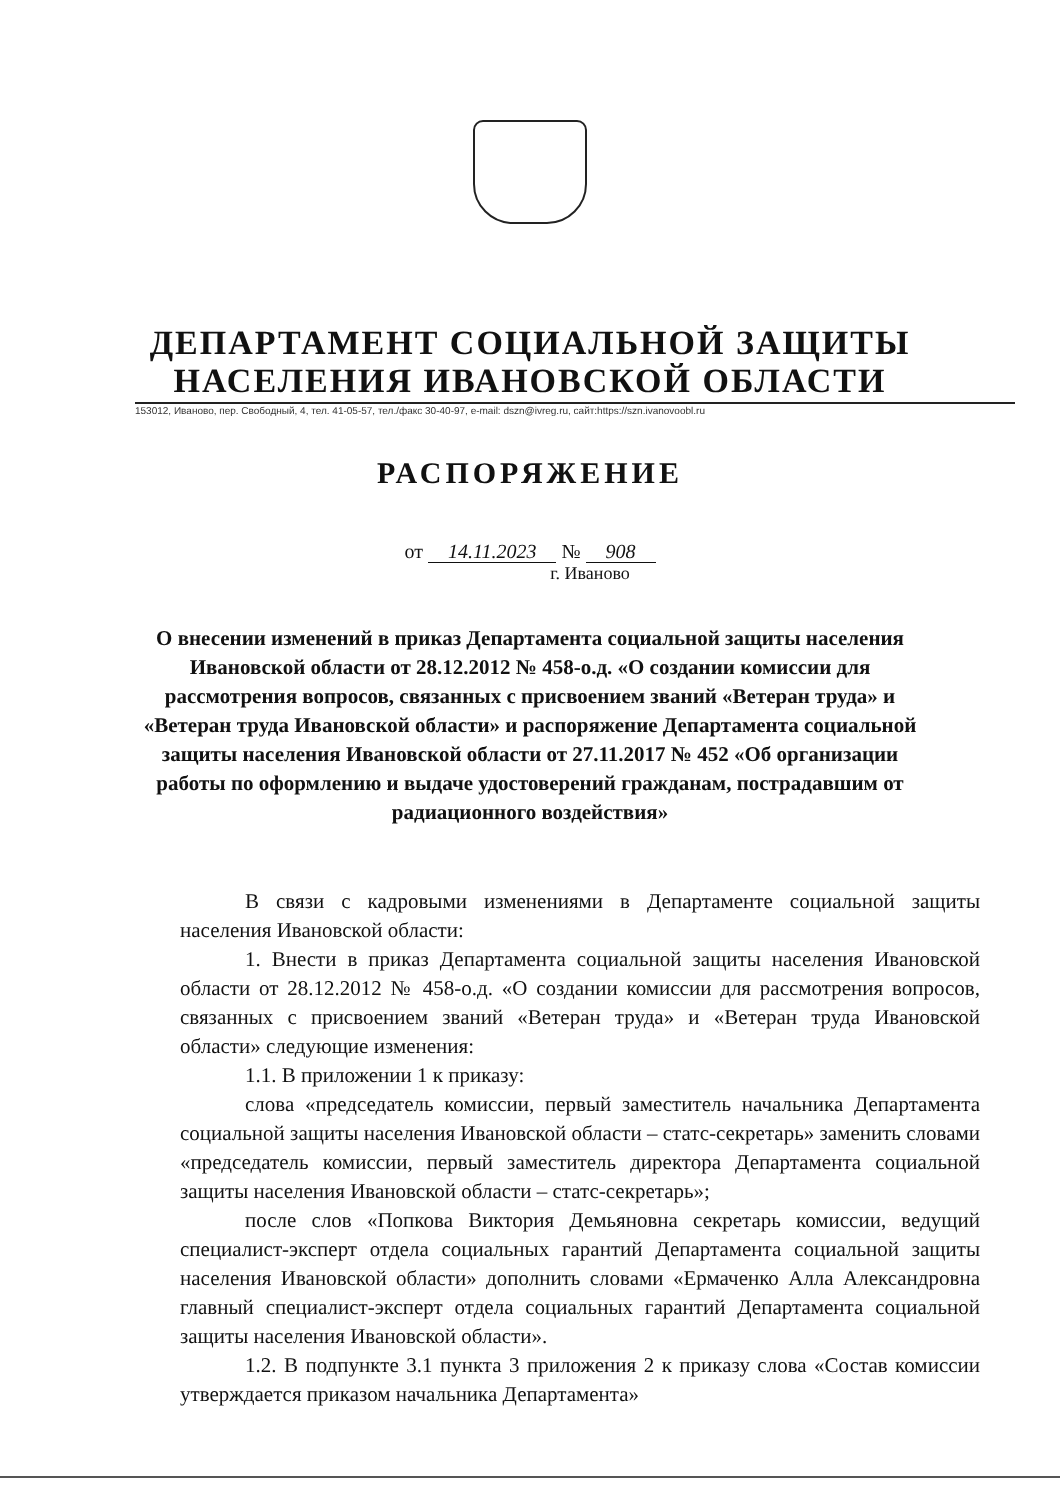ДЕПАРТАМЕНТ СОЦИАЛЬНОЙ ЗАЩИТЫ
НАСЕЛЕНИЯ ИВАНОВСКОЙ ОБЛАСТИ
153012, Иваново, пер. Свободный, 4, тел. 41-05-57, тел./факс 30-40-97, e-mail: dszn@ivreg.ru, сайт:https://szn.ivanovoobl.ru
РАСПОРЯЖЕНИЕ
от 14.11.2023 № 908
г. Иваново
О внесении изменений в приказ Департамента социальной защиты населения Ивановской области от 28.12.2012 № 458-о.д. «О создании комиссии для рассмотрения вопросов, связанных с присвоением званий «Ветеран труда» и «Ветеран труда Ивановской области» и распоряжение Департамента социальной защиты населения Ивановской области от 27.11.2017 № 452 «Об организации работы по оформлению и выдаче удостоверений гражданам, пострадавшим от радиационного воздействия»
В связи с кадровыми изменениями в Департаменте социальной защиты населения Ивановской области:
1. Внести в приказ Департамента социальной защиты населения Ивановской области от 28.12.2012 № 458-о.д. «О создании комиссии для рассмотрения вопросов, связанных с присвоением званий «Ветеран труда» и «Ветеран труда Ивановской области» следующие изменения:
1.1. В приложении 1 к приказу:
слова «председатель комиссии, первый заместитель начальника Департамента социальной защиты населения Ивановской области – статс-секретарь» заменить словами «председатель комиссии, первый заместитель директора Департамента социальной защиты населения Ивановской области – статс-секретарь»;
после слов «Попкова Виктория Демьяновна секретарь комиссии, ведущий специалист-эксперт отдела социальных гарантий Департамента социальной защиты населения Ивановской области» дополнить словами «Ермаченко Алла Александровна главный специалист-эксперт отдела социальных гарантий Департамента социальной защиты населения Ивановской области».
1.2. В подпункте 3.1 пункта 3 приложения 2 к приказу слова «Состав комиссии утверждается приказом начальника Департамента»